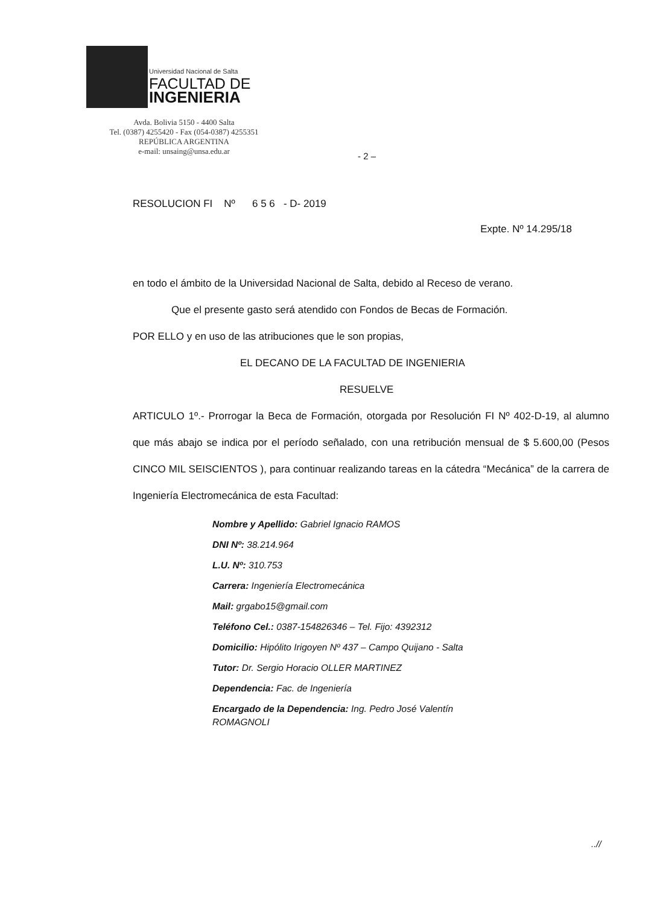Universidad Nacional de Salta
FACULTAD DE
INGENIERIA
Avda. Bolivia 5150 - 4400 Salta
Tel. (0387) 4255420 - Fax (054-0387) 4255351
REPÚBLICA ARGENTINA
e-mail: unsaing@unsa.edu.ar
- 2 –
RESOLUCION FI Nº 6 5 6 - D- 2019
Expte. Nº 14.295/18
en todo el ámbito de la Universidad Nacional de Salta, debido al Receso de verano.
Que el presente gasto será atendido con Fondos de Becas de Formación.
POR ELLO y en uso de las atribuciones que le son propias,
EL DECANO DE LA FACULTAD DE INGENIERIA
RESUELVE
ARTICULO 1º.- Prorrogar la Beca de Formación, otorgada por Resolución FI Nº 402-D-19, al alumno que más abajo se indica por el período señalado, con una retribución mensual de $ 5.600,00 (Pesos CINCO MIL SEISCIENTOS ), para continuar realizando tareas en la cátedra “Mecánica” de la carrera de Ingeniería Electromecánica de esta Facultad:
Nombre y Apellido: Gabriel Ignacio RAMOS
DNI Nº: 38.214.964
L.U. Nº: 310.753
Carrera: Ingeniería Electromecánica
Mail: grgabo15@gmail.com
Teléfono Cel.: 0387-154826346 – Tel. Fijo: 4392312
Domicilio: Hipólito Irigoyen Nº 437 – Campo Quijano - Salta
Tutor: Dr. Sergio Horacio OLLER MARTINEZ
Dependencia: Fac. de Ingeniería
Encargado de la Dependencia: Ing. Pedro José Valentín
ROMAGNOLI
..//